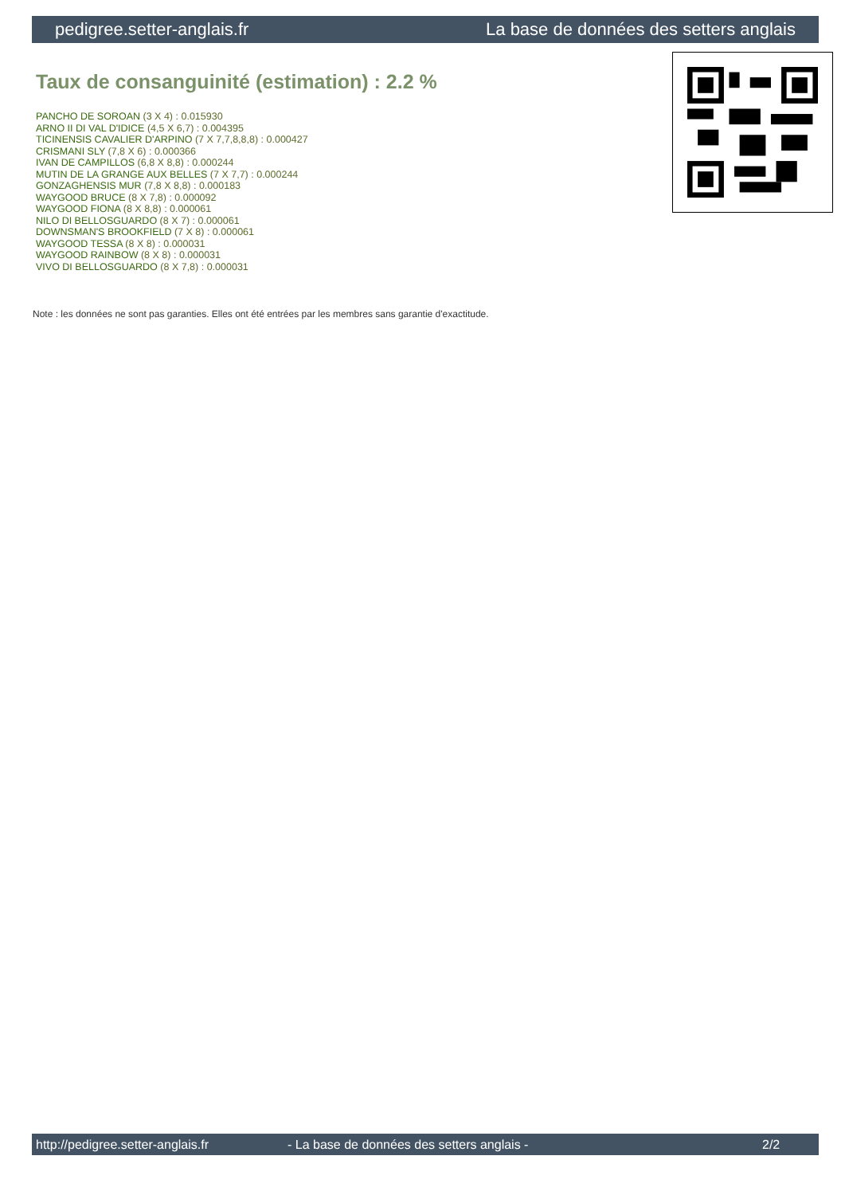pedigree.setter-anglais.fr La base de données des setters anglais
Taux de consanguinité (estimation) : 2.2 %
PANCHO DE SOROAN (3 X 4) : 0.015930
ARNO II DI VAL D'IDICE (4,5 X 6,7) : 0.004395
TICINENSIS CAVALIER D'ARPINO (7 X 7,7,8,8,8) : 0.000427
CRISMANI SLY (7,8 X 6) : 0.000366
IVAN DE CAMPILLOS (6,8 X 8,8) : 0.000244
MUTIN DE LA GRANGE AUX BELLES (7 X 7,7) : 0.000244
GONZAGHENSIS MUR (7,8 X 8,8) : 0.000183
WAYGOOD BRUCE (8 X 7,8) : 0.000092
WAYGOOD FIONA (8 X 8,8) : 0.000061
NILO DI BELLOSGUARDO (8 X 7) : 0.000061
DOWNSMAN'S BROOKFIELD (7 X 8) : 0.000061
WAYGOOD TESSA (8 X 8) : 0.000031
WAYGOOD RAINBOW (8 X 8) : 0.000031
VIVO DI BELLOSGUARDO (8 X 7,8) : 0.000031
Note : les données ne sont pas garanties. Elles ont été entrées par les membres sans garantie d'exactitude.
http://pedigree.setter-anglais.fr - La base de données des setters anglais - 2/2